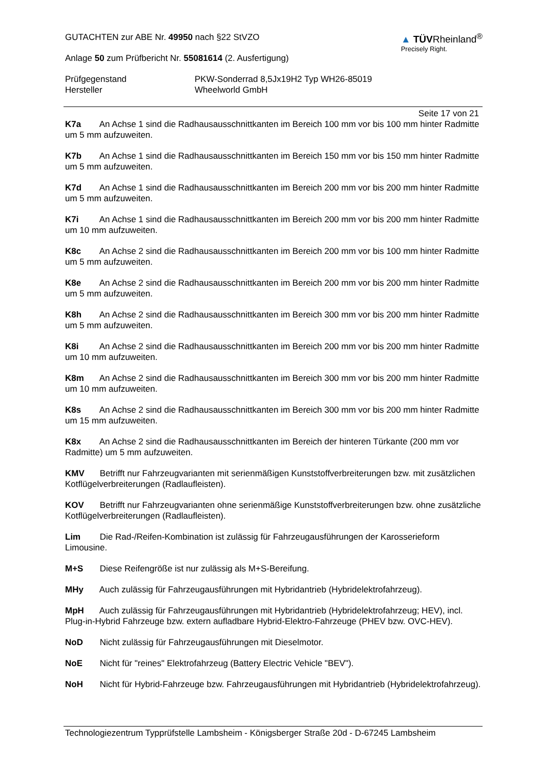▲ TÜVRheinland<sup>®</sup>
Precisely Right.
GUTACHTEN zur ABE Nr. 49950 nach §22 StVZO
Anlage 50 zum Prüfbericht Nr. 55081614 (2. Ausfertigung)
Prüfgegenstand PKW-Sonderrad 8,5Jx19H2 Typ WH26-85019
Hersteller Wheelworld GmbH
Seite 17 von 21
K7a An Achse 1 sind die Radhausausschnittkanten im Bereich 100 mm vor bis 100 mm hinter Radmitte um 5 mm aufzuweiten.
K7b An Achse 1 sind die Radhausausschnittkanten im Bereich 150 mm vor bis 150 mm hinter Radmitte um 5 mm aufzuweiten.
K7d An Achse 1 sind die Radhausausschnittkanten im Bereich 200 mm vor bis 200 mm hinter Radmitte um 5 mm aufzuweiten.
K7i An Achse 1 sind die Radhausausschnittkanten im Bereich 200 mm vor bis 200 mm hinter Radmitte um 10 mm aufzuweiten.
K8c An Achse 2 sind die Radhausausschnittkanten im Bereich 200 mm vor bis 100 mm hinter Radmitte um 5 mm aufzuweiten.
K8e An Achse 2 sind die Radhausausschnittkanten im Bereich 200 mm vor bis 200 mm hinter Radmitte um 5 mm aufzuweiten.
K8h An Achse 2 sind die Radhausausschnittkanten im Bereich 300 mm vor bis 200 mm hinter Radmitte um 5 mm aufzuweiten.
K8i An Achse 2 sind die Radhausausschnittkanten im Bereich 200 mm vor bis 200 mm hinter Radmitte um 10 mm aufzuweiten.
K8m An Achse 2 sind die Radhausausschnittkanten im Bereich 300 mm vor bis 200 mm hinter Radmitte um 10 mm aufzuweiten.
K8s An Achse 2 sind die Radhausausschnittkanten im Bereich 300 mm vor bis 200 mm hinter Radmitte um 15 mm aufzuweiten.
K8x An Achse 2 sind die Radhausausschnittkanten im Bereich der hinteren Türkante (200 mm vor Radmitte) um 5 mm aufzuweiten.
KMV Betrifft nur Fahrzeugvarianten mit serienmäßigen Kunststoffverbreiterungen bzw. mit zusätzlichen Kotflügelverbreiterungen (Radlaufleisten).
KOV Betrifft nur Fahrzeugvarianten ohne serienmäßige Kunststoffverbreiterungen bzw. ohne zusätzliche Kotflügelverbreiterungen (Radlaufleisten).
Lim Die Rad-/Reifen-Kombination ist zulässig für Fahrzeugausführungen der Karosserieform Limousine.
M+S Diese Reifengröße ist nur zulässig als M+S-Bereifung.
MHy Auch zulässig für Fahrzeugausführungen mit Hybridantrieb (Hybridelektrofahrzeug).
MpH Auch zulässig für Fahrzeugausführungen mit Hybridantrieb (Hybridelektrofahrzeug; HEV), incl. Plug-in-Hybrid Fahrzeuge bzw. extern aufladbare Hybrid-Elektro-Fahrzeuge (PHEV bzw. OVC-HEV).
NoD Nicht zulässig für Fahrzeugausführungen mit Dieselmotor.
NoE Nicht für "reines" Elektrofahrzeug (Battery Electric Vehicle "BEV").
NoH Nicht für Hybrid-Fahrzeuge bzw. Fahrzeugausführungen mit Hybridantrieb (Hybridelektrofahrzeug).
Technologiezentrum Typprüfstelle Lambsheim - Königsberger Straße 20d - D-67245 Lambsheim